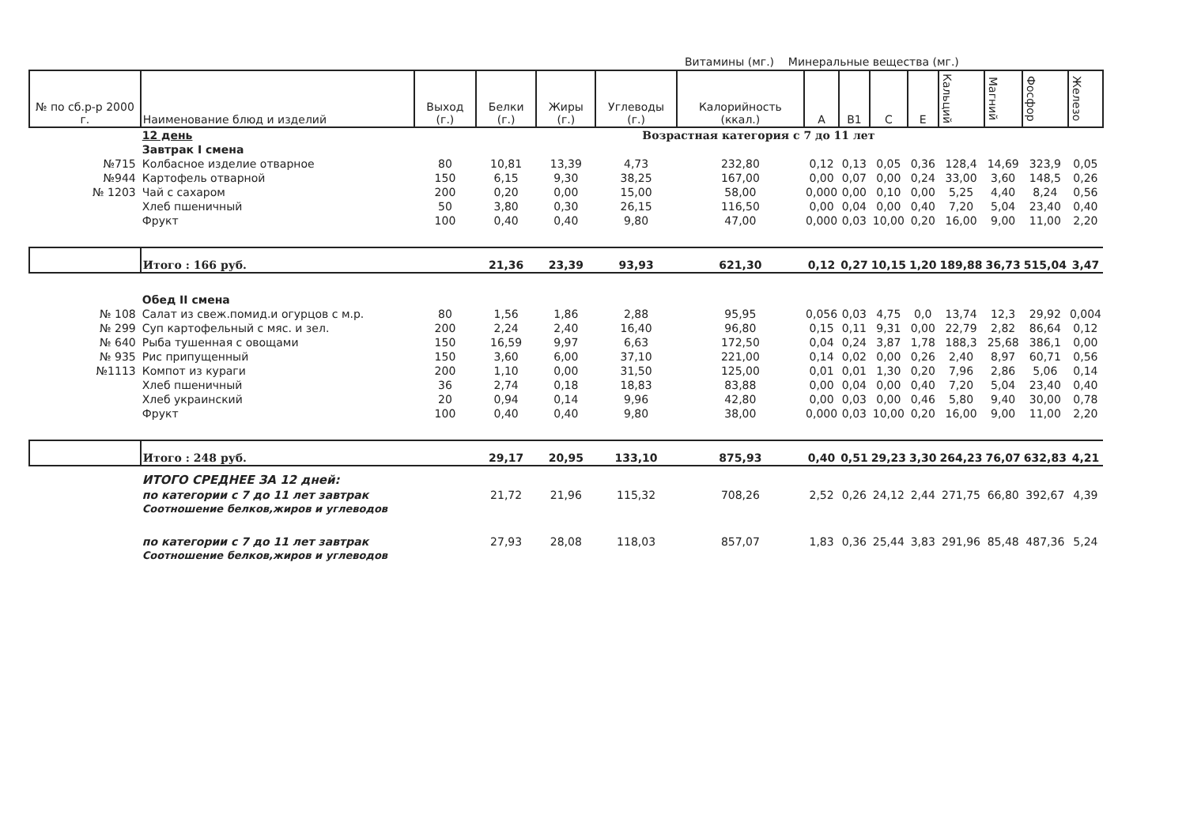Витамины (мг.) Минеральные вещества (мг.)
| № по сб.р-р 2000 г. | Наименование блюд и изделий | Выход (г.) | Белки (г.) | Жиры (г.) | Углеводы (г.) | Калорийность (ккал.) | A | B1 | C | E | Кальций | Магний | Фосфор | Железо |
| --- | --- | --- | --- | --- | --- | --- | --- | --- | --- | --- | --- | --- | --- | --- |
| | 12 день | Возрастная категория с 7 до 11 лет | | | | | | | | | | | | |
| | Завтрак I смена | | | | | | | | | | | | | |
| №715 | Колбасное изделие отварное | 80 | 10,81 | 13,39 | 4,73 | 232,80 | 0,12 | 0,13 | 0,05 | 0,36 | 128,4 | 14,69 | 323,9 | 0,05 |
| №944 | Картофель отварной | 150 | 6,15 | 9,30 | 38,25 | 167,00 | 0,00 | 0,07 | 0,00 | 0,24 | 33,00 | 3,60 | 148,5 | 0,26 |
| № 1203 | Чай с сахаром | 200 | 0,20 | 0,00 | 15,00 | 58,00 | 0,000 | 0,00 | 0,10 | 0,00 | 5,25 | 4,40 | 8,24 | 0,56 |
| | Хлеб пшеничный | 50 | 3,80 | 0,30 | 26,15 | 116,50 | 0,00 | 0,04 | 0,00 | 0,40 | 7,20 | 5,04 | 23,40 | 0,40 |
| | Фрукт | 100 | 0,40 | 0,40 | 9,80 | 47,00 | 0,000 | 0,03 | 10,00 | 0,20 | 16,00 | 9,00 | 11,00 | 2,20 |
| | Итого : 166 руб. | | 21,36 | 23,39 | 93,93 | 621,30 | 0,12 | 0,27 | 10,15 | 1,20 | 189,88 | 36,73 | 515,04 | 3,47 |
| | Обед II смена | | | | | | | | | | | | | |
| № 108 | Салат из свеж.помид.и огурцов с м.р. | 80 | 1,56 | 1,86 | 2,88 | 95,95 | 0,056 | 0,03 | 4,75 | 0,0 | 13,74 | 12,3 | 29,92 | 0,004 |
| № 299 | Суп картофельный с мяс. и зел. | 200 | 2,24 | 2,40 | 16,40 | 96,80 | 0,15 | 0,11 | 9,31 | 0,00 | 22,79 | 2,82 | 86,64 | 0,12 |
| № 640 | Рыба тушенная с овощами | 150 | 16,59 | 9,97 | 6,63 | 172,50 | 0,04 | 0,24 | 3,87 | 1,78 | 188,3 | 25,68 | 386,1 | 0,00 |
| № 935 | Рис припущенный | 150 | 3,60 | 6,00 | 37,10 | 221,00 | 0,14 | 0,02 | 0,00 | 0,26 | 2,40 | 8,97 | 60,71 | 0,56 |
| №1113 | Компот из кураги | 200 | 1,10 | 0,00 | 31,50 | 125,00 | 0,01 | 0,01 | 1,30 | 0,20 | 7,96 | 2,86 | 5,06 | 0,14 |
| | Хлеб пшеничный | 36 | 2,74 | 0,18 | 18,83 | 83,88 | 0,00 | 0,04 | 0,00 | 0,40 | 7,20 | 5,04 | 23,40 | 0,40 |
| | Хлеб украинский | 20 | 0,94 | 0,14 | 9,96 | 42,80 | 0,00 | 0,03 | 0,00 | 0,46 | 5,80 | 9,40 | 30,00 | 0,78 |
| | Фрукт | 100 | 0,40 | 0,40 | 9,80 | 38,00 | 0,000 | 0,03 | 10,00 | 0,20 | 16,00 | 9,00 | 11,00 | 2,20 |
| | Итого : 248 руб. | | 29,17 | 20,95 | 133,10 | 875,93 | 0,40 | 0,51 | 29,23 | 3,30 | 264,23 | 76,07 | 632,83 | 4,21 |
| | ИТОГО СРЕДНЕЕ ЗА 12 дней: | | | | | | | | | | | | | |
| | по категории с 7 до 11 лет завтрак | | 21,72 | 21,96 | 115,32 | 708,26 | 2,52 | 0,26 | 24,12 | 2,44 | 271,75 | 66,80 | 392,67 | 4,39 |
| | Соотношение белков,жиров и углеводов | | | | | | | | | | | | | |
| | по категории с 7 до 11 лет завтрак | | 27,93 | 28,08 | 118,03 | 857,07 | 1,83 | 0,36 | 25,44 | 3,83 | 291,96 | 85,48 | 487,36 | 5,24 |
| | Соотношение белков,жиров и углеводов | | | | | | | | | | | | | |